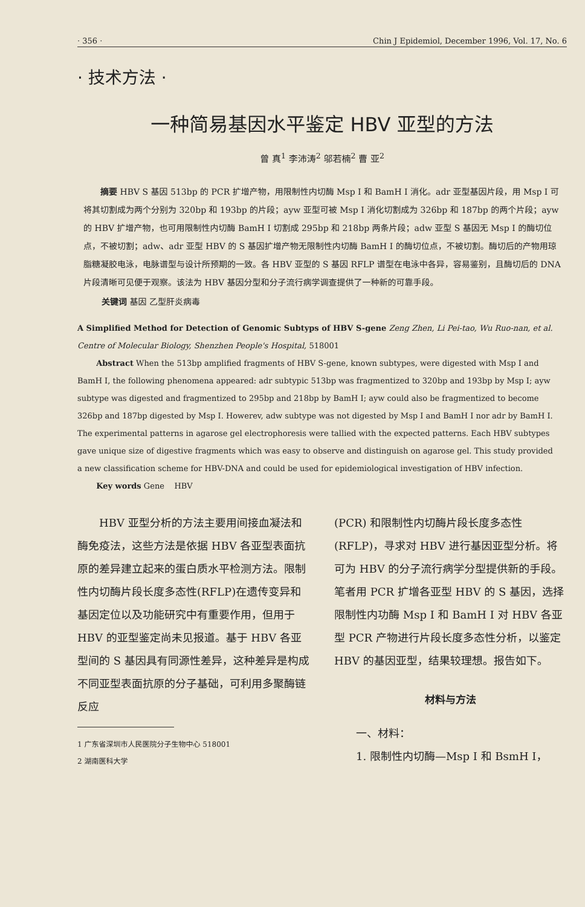· 356 · Chin J Epidemiol, December 1996, Vol. 17, No. 6
· 技术方法 ·
一种简易基因水平鉴定 HBV 亚型的方法
曾 真<sup>1</sup> 李沛涛<sup>2</sup> 邬若楠<sup>2</sup> 曹 亚<sup>2</sup>
摘要 HBV S 基因 513bp 的 PCR 扩增产物，用限制性内切酶 Msp I 和 BamH I 消化。adr 亚型基因片段，用 Msp I 可将其切割成为两个分别为 320bp 和 193bp 的片段；ayw 亚型可被 Msp I 消化切割成为 326bp 和 187bp 的两个片段；ayw 的 HBV 扩增产物，也可用限制性内切酶 BamH I 切割成 295bp 和 218bp 两条片段；adw 亚型 S 基因无 Msp I 的酶切位点，不被切割；adw、adr 亚型 HBV 的 S 基因扩增产物无限制性内切酶 BamH I 的酶切位点，不被切割。酶切后的产物用琼脂糖凝胶电泳，电脉谱型与设计所预期的一致。各 HBV 亚型的 S 基因 RFLP 谱型在电泳中各异，容易鉴别，且酶切后的 DNA 片段清晰可见便于观察。该法为 HBV 基因分型和分子流行病学调查提供了一种新的可靠手段。
关键词 基因 乙型肝炎病毒
A Simplified Method for Detection of Genomic Subtyps of HBV S-gene Zeng Zhen, Li Pei-tao, Wu Ruo-nan, et al. Centre of Molecular Biology, Shenzhen People's Hospital, 518001
Abstract When the 513bp amplified fragments of HBV S-gene, known subtypes, were digested with Msp I and BamH I, the following phenomena appeared: adr subtypic 513bp was fragmentized to 320bp and 193bp by Msp I; ayw subtype was digested and fragmentized to 295bp and 218bp by BamH I; ayw could also be fragmentized to become 326bp and 187bp digested by Msp I. Howerev, adw subtype was not digested by Msp I and BamH I nor adr by BamH I. The experimental patterns in agarose gel electrophoresis were tallied with the expected patterns. Each HBV subtypes gave unique size of digestive fragments which was easy to observe and distinguish on agarose gel. This study provided a new classification scheme for HBV-DNA and could be used for epidemiological investigation of HBV infection.
Key words Gene HBV
HBV 亚型分析的方法主要用间接血凝法和酶免疫法，这些方法是依据 HBV 各亚型表面抗原的差异建立起来的蛋白质水平检测方法。限制性内切酶片段长度多态性(RFLP)在遗传变异和基因定位以及功能研究中有重要作用，但用于 HBV 的亚型鉴定尚未见报道。基于 HBV 各亚型间的 S 基因具有同源性差异，这种差异是构成不同亚型表面抗原的分子基础，可利用多聚酶链反应
1 广东省深圳市人民医院分子生物中心 518001
2 湖南医科大学
(PCR) 和限制性内切酶片段长度多态性(RFLP)，寻求对 HBV 进行基因亚型分析。将可为 HBV 的分子流行病学分型提供新的手段。笔者用 PCR 扩增各亚型 HBV 的 S 基因，选择限制性内功酶 Msp I 和 BamH I 对 HBV 各亚型 PCR 产物进行片段长度多态性分析，以鉴定 HBV 的基因亚型，结果较理想。报告如下。
材料与方法
一、材料：
1. 限制性内切酶—Msp I 和 BsmH I，